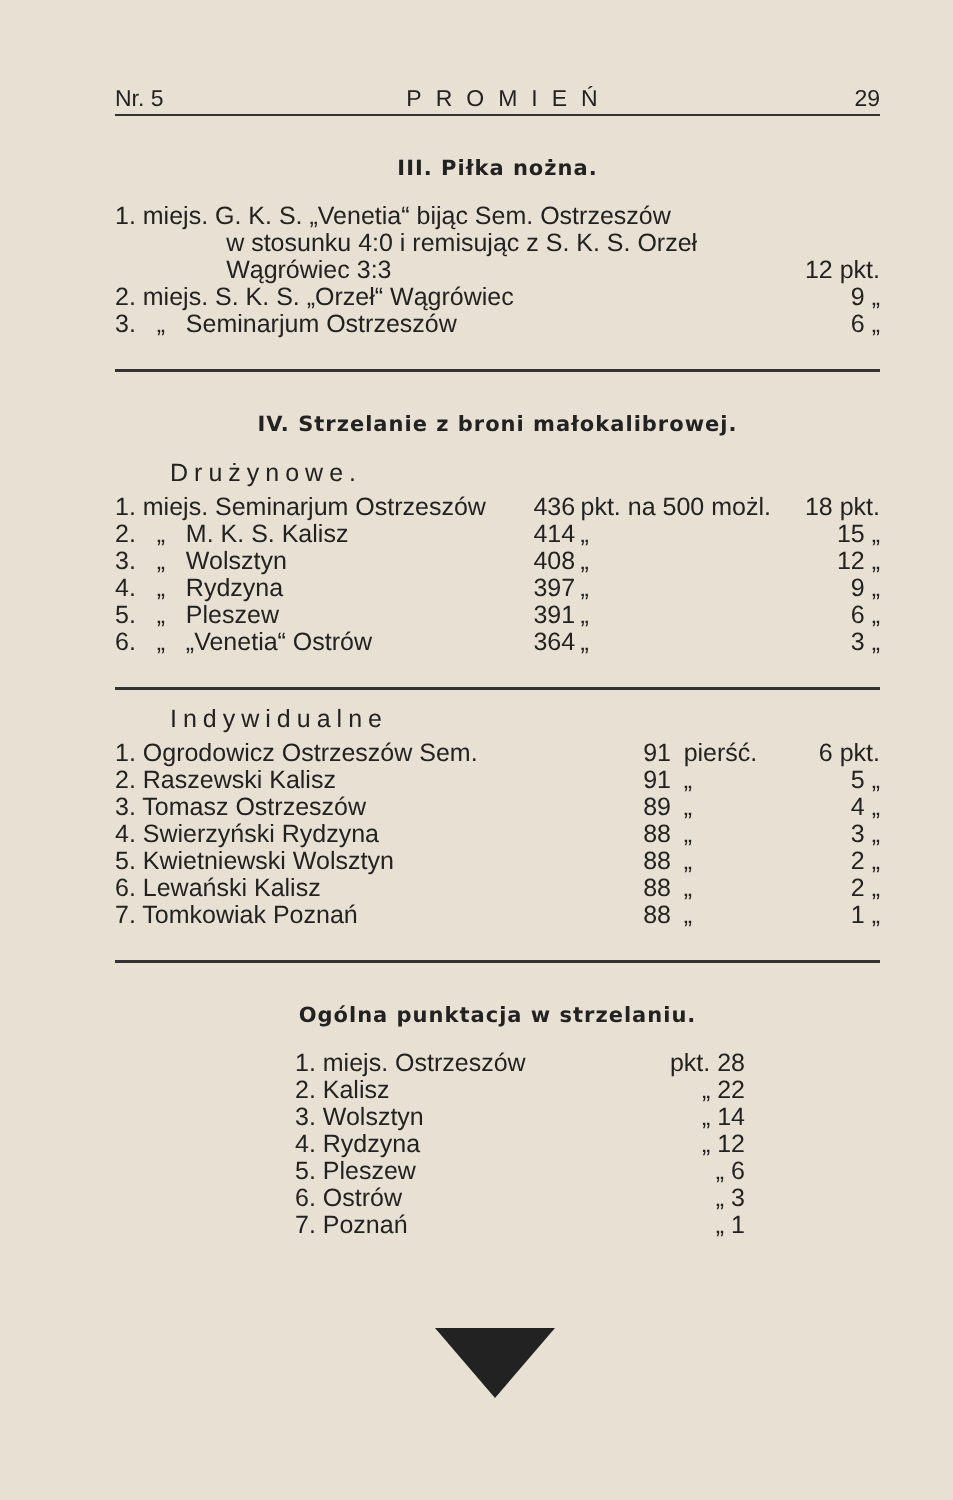Nr. 5 PROMIEŃ 29
III. Piłka nożna.
| 1. miejs. G. K. S. „Venetia“ bijąc Sem. Ostrzeszów w stosunku 4:0 i remisując z S. K. S. Orzeł Wągrówiec 3:3 | 12 pkt. |
| 2. miejs. S. K. S. „Orzeł“ Wągrówiec | 9 „ |
| 3. „ Seminarjum Ostrzeszów | 6 „ |
IV. Strzelanie z broni małokalibrowej.
Drużynowe.
| 1. miejs. Seminarjum Ostrzeszów | 436 | pkt. na 500 możl. | 18 pkt. |
| 2. „ M. K. S. Kalisz | 414 | „ | 15 „ |
| 3. „ Wolsztyn | 408 | „ | 12 „ |
| 4. „ Rydzyna | 397 | „ | 9 „ |
| 5. „ Pleszew | 391 | „ | 6 „ |
| 6. „ „Venetia“ Ostrów | 364 | „ | 3 „ |
Indywidualne
| 1. Ogrodowicz Ostrzeszów Sem. | 91 | pierść. | 6 pkt. |
| 2. Raszewski Kalisz | 91 | „ | 5 „ |
| 3. Tomasz Ostrzeszów | 89 | „ | 4 „ |
| 4. Swierzyński Rydzyna | 88 | „ | 3 „ |
| 5. Kwietniewski Wolsztyn | 88 | „ | 2 „ |
| 6. Lewański Kalisz | 88 | „ | 2 „ |
| 7. Tomkowiak Poznań | 88 | „ | 1 „ |
Ogólna punktacja w strzelaniu.
| 1. miejs. Ostrzeszów | pkt. 28 |
| 2. Kalisz | „ 22 |
| 3. Wolsztyn | „ 14 |
| 4. Rydzyna | „ 12 |
| 5. Pleszew | „ 6 |
| 6. Ostrów | „ 3 |
| 7. Poznań | „ 1 |